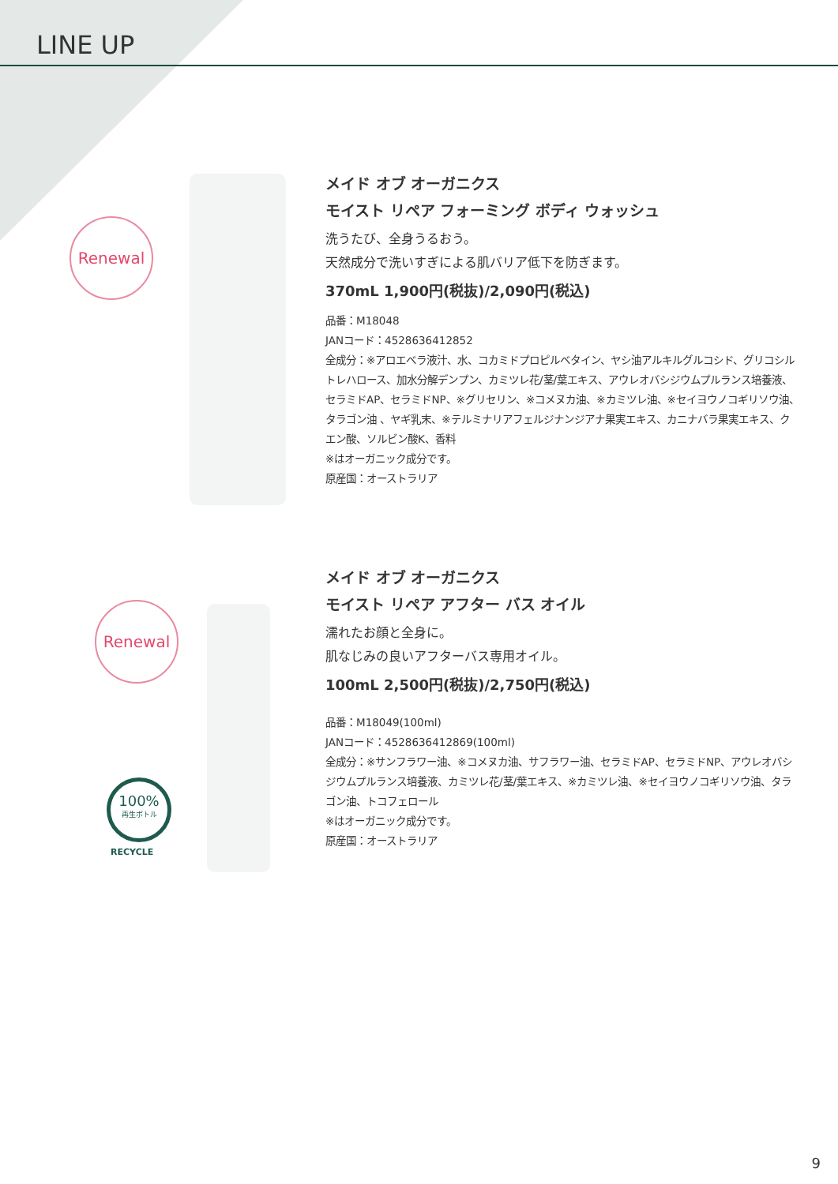LINE UP
Renewal
メイド オブ オーガニクス
モイスト リペア フォーミング ボディ ウォッシュ
洗うたび、全身うるおう。
天然成分で洗いすぎによる肌バリア低下を防ぎます。
370mL 1,900円(税抜)/2,090円(税込)
品番：M18048
JANコード：4528636412852
全成分：※アロエベラ液汁、水、コカミドプロピルベタイン、ヤシ油アルキルグルコシド、グリコシルトレハロース、加水分解デンプン、カミツレ花/茎/葉エキス、アウレオバシジウムプルランス培養液、セラミドAP、セラミドNP、※グリセリン、※コメヌカ油、※カミツレ油、※セイヨウノコギリソウ油、タラゴン油 、ヤギ乳末、※テルミナリアフェルジナンジアナ果実エキス、カニナバラ果実エキス、クエン酸、ソルビン酸K、香料
※はオーガニック成分です。
原産国：オーストラリア
Renewal
100%
再生ボトル
RECYCLE
メイド オブ オーガニクス
モイスト リペア アフター バス オイル
濡れたお顔と全身に。
肌なじみの良いアフターバス専用オイル。
100mL 2,500円(税抜)/2,750円(税込)
品番：M18049(100ml)
JANコード：4528636412869(100ml)
全成分：※サンフラワー油、※コメヌカ油、サフラワー油、セラミドAP、セラミドNP、アウレオバシジウムプルランス培養液、カミツレ花/茎/葉エキス、※カミツレ油、※セイヨウノコギリソウ油、タラゴン油、トコフェロール
※はオーガニック成分です。
原産国：オーストラリア
9